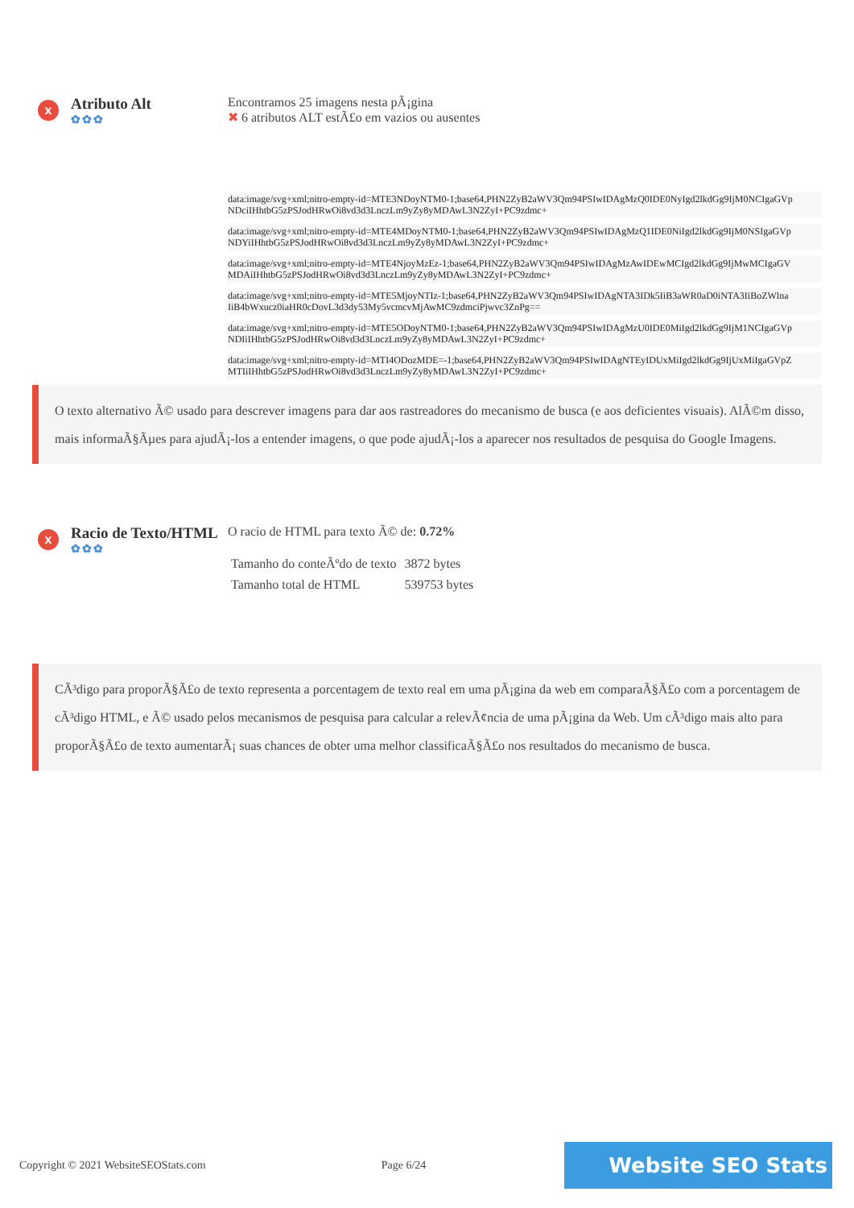x
Atributo Alt
✿✿✿
Encontramos 25 imagens nesta pÃ¡gina
✖ 6 atributos ALT estÃ£o em vazios ou ausentes
data:image/svg+xml;nitro-empty-id=MTE3NDoyNTM0-1;base64,PHN2ZyB2aWV3Qm94PSIwIDAgMzQ0IDE0NyIgd2lkdGg9IjM0NCIgaGVp
NDciIHhtbG5zPSJodHRwOi8vd3d3LnczLm9yZy8yMDAwL3N2ZyI+PC9zdmc+
data:image/svg+xml;nitro-empty-id=MTE4MDoyNTM0-1;base64,PHN2ZyB2aWV3Qm94PSIwIDAgMzQ1IDE0NiIgd2lkdGg9IjM0NSIgaGVp
NDYiIHhtbG5zPSJodHRwOi8vd3d3LnczLm9yZy8yMDAwL3N2ZyI+PC9zdmc+
data:image/svg+xml;nitro-empty-id=MTE4NjoyMzEz-1;base64,PHN2ZyB2aWV3Qm94PSIwIDAgMzAwIDEwMCIgd2lkdGg9IjMwMCIgaGV
MDAiIHhtbG5zPSJodHRwOi8vd3d3LnczLm9yZy8yMDAwL3N2ZyI+PC9zdmc+
data:image/svg+xml;nitro-empty-id=MTE5MjoyNTIz-1;base64,PHN2ZyB2aWV3Qm94PSIwIDAgNTA3IDk5IiB3aWR0aD0iNTA3IiBoZWlna
IiB4bWxucz0iaHR0cDovL3d3dy53My5vcmcvMjAwMC9zdmciPjwvc3ZnPg==
data:image/svg+xml;nitro-empty-id=MTE5ODoyNTM0-1;base64,PHN2ZyB2aWV3Qm94PSIwIDAgMzU0IDE0MiIgd2lkdGg9IjM1NCIgaGVp
NDIiIHhtbG5zPSJodHRwOi8vd3d3LnczLm9yZy8yMDAwL3N2ZyI+PC9zdmc+
data:image/svg+xml;nitro-empty-id=MTI4ODozMDE=-1;base64,PHN2ZyB2aWV3Qm94PSIwIDAgNTEyIDUxMiIgd2lkdGg9IjUxMiIgaGVpZ
MTIiIHhtbG5zPSJodHRwOi8vd3d3LnczLm9yZy8yMDAwL3N2ZyI+PC9zdmc+
O texto alternativo Ã© usado para descrever imagens para dar aos rastreadores do mecanismo de busca (e aos deficientes visuais). AlÃ©m disso, mais informaÃ§Ãµes para ajudÃ¡-los a entender imagens, o que pode ajudÃ¡-los a aparecer nos resultados de pesquisa do Google Imagens.
x
Racio de Texto/HTML
✿✿✿
O racio de HTML para texto Ã© de: 0.72%
| Tamanho do conteÃºdo de texto | 3872 bytes |
| Tamanho total de HTML | 539753 bytes |
CÃ³digo para proporÃ§Ã£o de texto representa a porcentagem de texto real em uma pÃ¡gina da web em comparaÃ§Ã£o com a porcentagem de cÃ³digo HTML, e Ã© usado pelos mecanismos de pesquisa para calcular a relevÃ¢ncia de uma pÃ¡gina da Web. Um cÃ³digo mais alto para proporÃ§Ã£o de texto aumentarÃ¡ suas chances de obter uma melhor classificaÃ§Ã£o nos resultados do mecanismo de busca.
Copyright © 2021 WebsiteSEOStats.com Page 6/24 Website SEO Stats